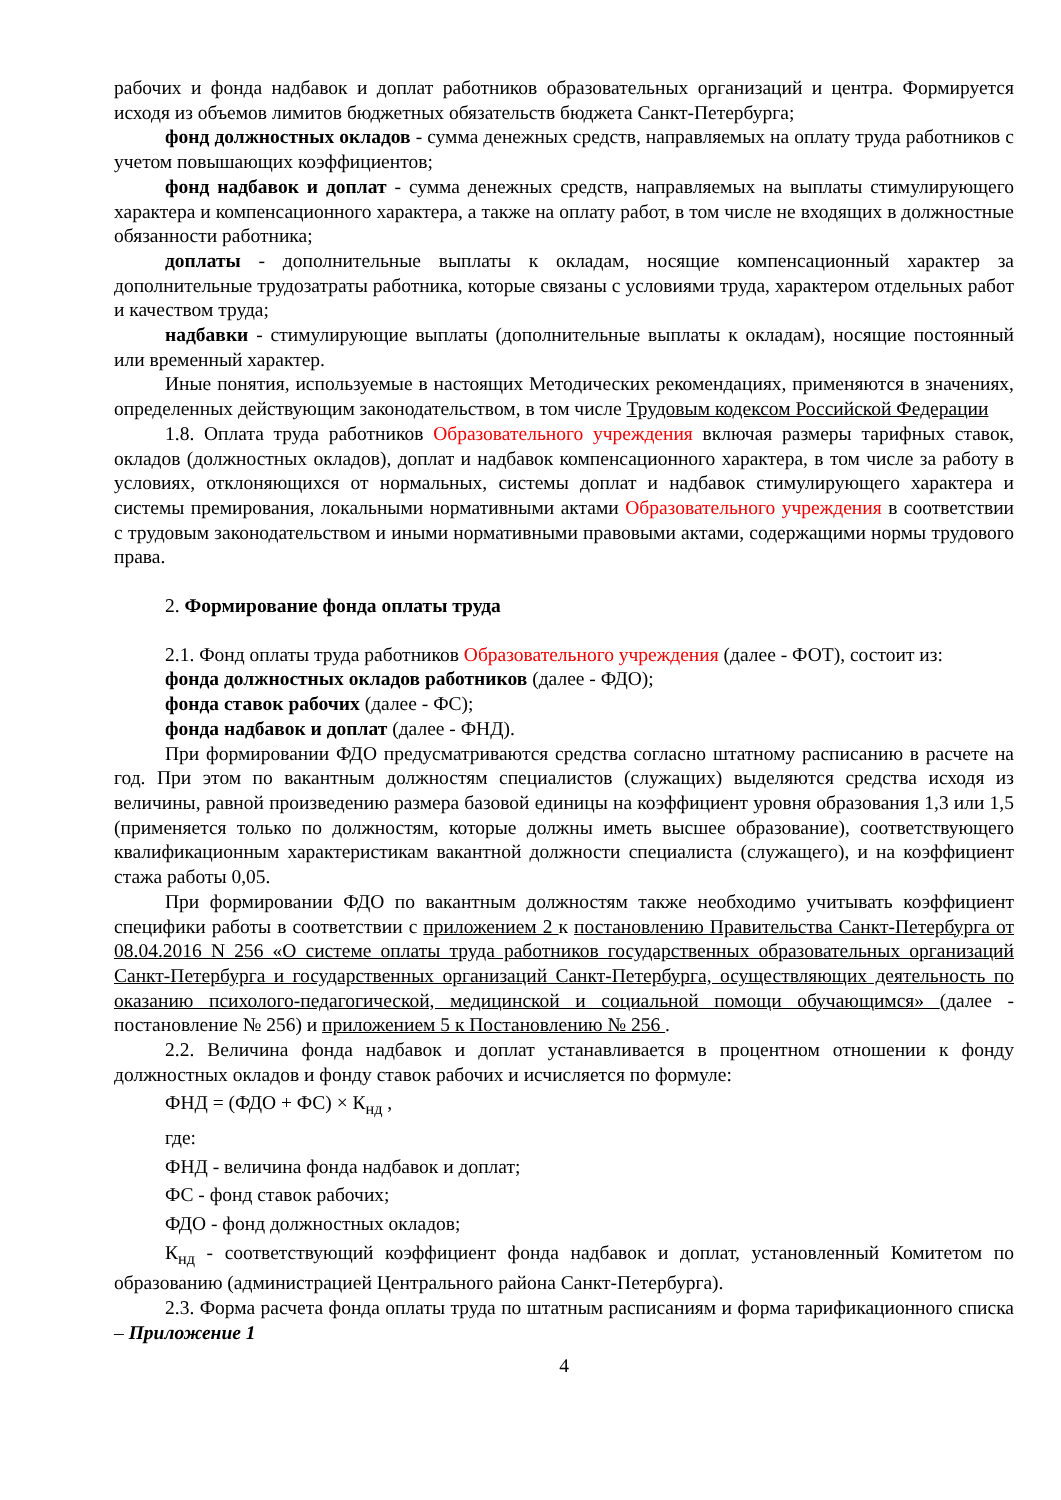рабочих и фонда надбавок и доплат работников образовательных организаций и центра. Формируется исходя из объемов лимитов бюджетных обязательств бюджета Санкт-Петербурга;
фонд должностных окладов - сумма денежных средств, направляемых на оплату труда работников с учетом повышающих коэффициентов;
фонд надбавок и доплат - сумма денежных средств, направляемых на выплаты стимулирующего характера и компенсационного характера, а также на оплату работ, в том числе не входящих в должностные обязанности работника;
доплаты - дополнительные выплаты к окладам, носящие компенсационный характер за дополнительные трудозатраты работника, которые связаны с условиями труда, характером отдельных работ и качеством труда;
надбавки - стимулирующие выплаты (дополнительные выплаты к окладам), носящие постоянный или временный характер.
Иные понятия, используемые в настоящих Методических рекомендациях, применяются в значениях, определенных действующим законодательством, в том числе Трудовым кодексом Российской Федерации
1.8. Оплата труда работников Образовательного учреждения включая размеры тарифных ставок, окладов (должностных окладов), доплат и надбавок компенсационного характера, в том числе за работу в условиях, отклоняющихся от нормальных, системы доплат и надбавок стимулирующего характера и системы премирования, локальными нормативными актами Образовательного учреждения в соответствии с трудовым законодательством и иными нормативными правовыми актами, содержащими нормы трудового права.
2. Формирование фонда оплаты труда
2.1. Фонд оплаты труда работников Образовательного учреждения (далее - ФОТ), состоит из:
фонда должностных окладов работников (далее - ФДО);
фонда ставок рабочих (далее - ФС);
фонда надбавок и доплат (далее - ФНД).
При формировании ФДО предусматриваются средства согласно штатному расписанию в расчете на год. При этом по вакантным должностям специалистов (служащих) выделяются средства исходя из величины, равной произведению размера базовой единицы на коэффициент уровня образования 1,3 или 1,5 (применяется только по должностям, которые должны иметь высшее образование), соответствующего квалификационным характеристикам вакантной должности специалиста (служащего), и на коэффициент стажа работы 0,05.
При формировании ФДО по вакантным должностям также необходимо учитывать коэффициент специфики работы в соответствии с приложением 2 к постановлению Правительства Санкт-Петербурга от 08.04.2016 N 256 «О системе оплаты труда работников государственных образовательных организаций Санкт-Петербурга и государственных организаций Санкт-Петербурга, осуществляющих деятельность по оказанию психолого-педагогической, медицинской и социальной помощи обучающимся» (далее - постановление № 256) и приложением 5 к Постановлению № 256 .
2.2. Величина фонда надбавок и доплат устанавливается в процентном отношении к фонду должностных окладов и фонду ставок рабочих и исчисляется по формуле:
ФНД = (ФДО + ФС) × К<sub>нд</sub> ,
где:
ФНД - величина фонда надбавок и доплат;
ФС - фонд ставок рабочих;
ФДО - фонд должностных окладов;
К<sub>нд</sub> - соответствующий коэффициент фонда надбавок и доплат, установленный Комитетом по образованию (администрацией Центрального района Санкт-Петербурга).
2.3. Форма расчета фонда оплаты труда по штатным расписаниям и форма тарификационного списка – Приложение 1
4